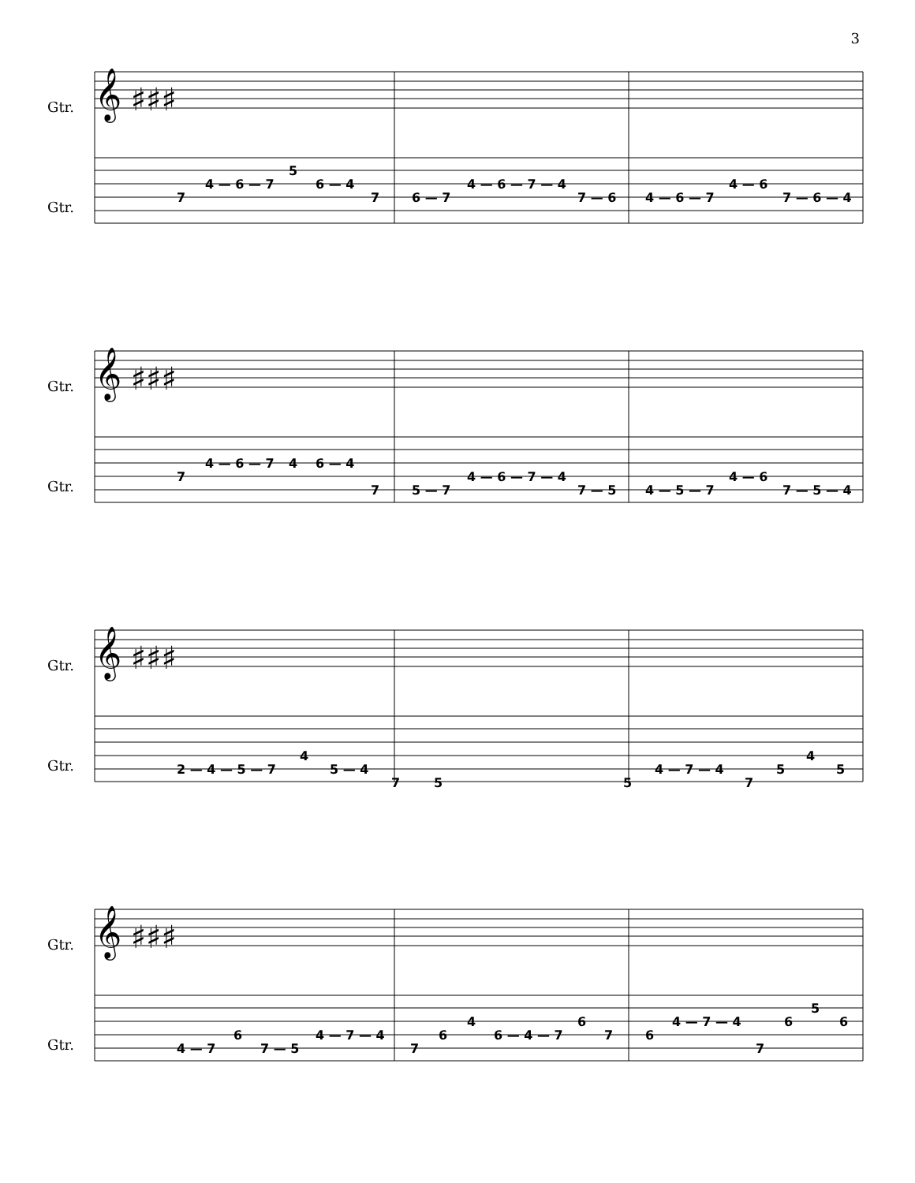3
7
4 — 6 — 7
5
6 — 4
7
6 — 7
4 — 6 — 7 — 4
7 — 6
4 — 6 — 7
4 — 6
7 — 6 — 4
7
4 — 6 — 7
4
6 — 4
7
5 — 7
4 — 6 — 7 — 4
7 — 5
4 — 5 — 7
4 — 6
7 — 5 — 4
2 — 4 — 5 — 7
4
5 — 4
7
5
5
4 — 7 — 4
7
5
4
5
4 — 7
6
7 — 5
4 — 7 — 4
7
6
4
6 — 4 — 7
6
7
6
4 — 7 — 4
7
6
5
6
𝄞 ♯♯♯
𝄞 ♯♯♯
𝄞 ♯♯♯
𝄞 ♯♯♯
Gtr.
Gtr.
Gtr.
Gtr.
Gtr.
Gtr.
Gtr.
Gtr.